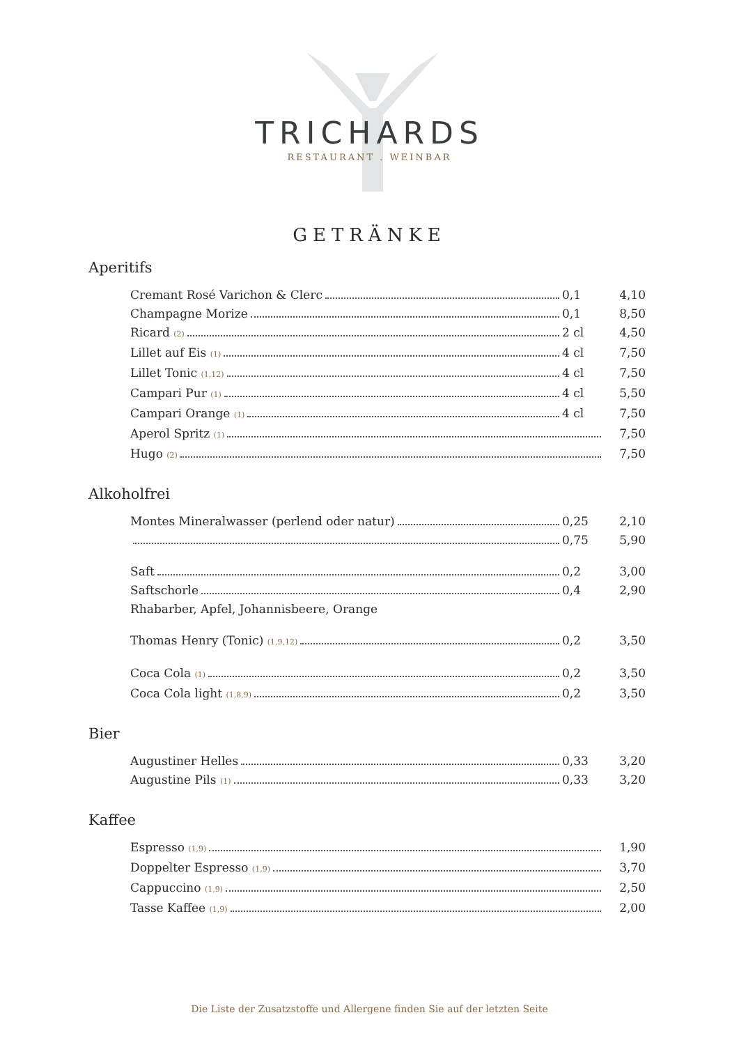TRICHARDS
RESTAURANT . WEINBAR
GETRÄNKE
Aperitifs
Cremant Rosé Varichon & Clerc 0,1 4,10
Champagne Morize 0,1 8,50
Ricard <sup>(2)</sup> 2 cl 4,50
Lillet auf Eis <sup>(1)</sup> 4 cl 7,50
Lillet Tonic <sup>(1,12)</sup> 4 cl 7,50
Campari Pur <sup>(1)</sup> 4 cl 5,50
Campari Orange <sup>(1)</sup> 4 cl 7,50
Aperol Spritz <sup>(1)</sup> 7,50
Hugo <sup>(2)</sup> 7,50
Alkoholfrei
Montes Mineralwasser (perlend oder natur) 0,25 2,10
0,75 5,90
Saft 0,2 3,00
Saftschorle 0,4 2,90
Rhabarber, Apfel, Johannisbeere, Orange
Thomas Henry (Tonic) <sup>(1,9,12)</sup> 0,2 3,50
Coca Cola <sup>(1)</sup> 0,2 3,50
Coca Cola light <sup>(1,8,9)</sup> 0,2 3,50
Bier
Augustiner Helles 0,33 3,20
Augustine Pils <sup>(1)</sup> 0,33 3,20
Kaffee
Espresso <sup>(1,9)</sup> 1,90
Doppelter Espresso <sup>(1,9)</sup> 3,70
Cappuccino <sup>(1,9)</sup> 2,50
Tasse Kaffee <sup>(1,9)</sup> 2,00
Die Liste der Zusatzstoffe und Allergene finden Sie auf der letzten Seite